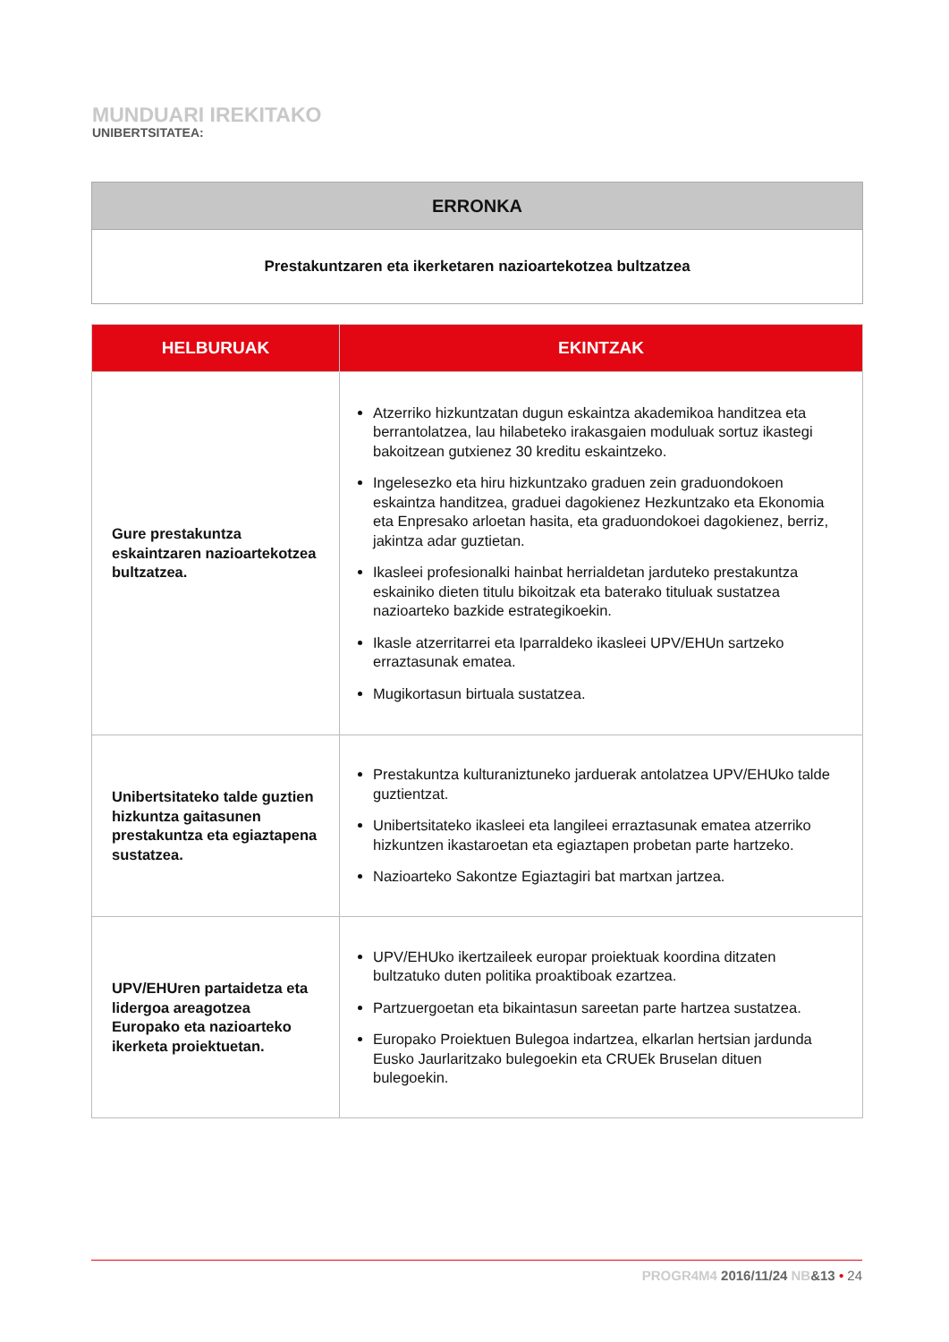MUNDUARI IREKITAKO
UNIBERTSITATEA:
| ERRONKA |
| --- |
| Prestakuntzaren eta ikerketaren nazioartekotzea bultzatzea |
| HELBURUAK | EKINTZAK |
| --- | --- |
| Gure prestakuntza eskaintzaren nazioartekotzea bultzatzea. | Atzerriko hizkuntzatan dugun eskaintza akademikoa handitzea eta berrantolatzea, lau hilabeteko irakasgaien moduluak sortuz ikastegi bakoitzean gutxienez 30 kreditu eskaintzeko. Ingelesezko eta hiru hizkuntzako graduen zein graduondokoen eskaintza handitzea, graduei dagokienez Hezkuntzako eta Ekonomia eta Enpresako arloetan hasita, eta graduondokoei dagokienez, berriz, jakintza adar guztietan. Ikasleei profesionalki hainbat herrialdetan jarduteko prestakuntza eskainiko dieten titulu bikoitzak eta baterako tituluak sustatzea nazioarteko bazkide estrategikoekin. Ikasle atzerritarrei eta Iparraldeko ikasleei UPV/EHUn sartzeko erraztasunak ematea. Mugikortasun birtuala sustatzea. |
| Unibertsitateko talde guztien hizkuntza gaitasunen prestakuntza eta egiaztapena sustatzea. | Prestakuntza kulturaniztuneko jarduerak antolatzea UPV/EHUko talde guztientzat. Unibertsitateko ikasleei eta langileei erraztasunak ematea atzerriko hizkuntzen ikastaroetan eta egiaztapen probetan parte hartzeko. Nazioarteko Sakontze Egiaztagiri bat martxan jartzea. |
| UPV/EHUren partaidetza eta lidergoa areagotzea Europako eta nazioarteko ikerketa proiektuetan. | UPV/EHUko ikertzaileek europar proiektuak koordina ditzaten bultzatuko duten politika proaktiboak ezartzea. Partzuergoetan eta bikaintasun sareetan parte hartzea sustatzea. Europako Proiektuen Bulegoa indartzea, elkarlan hertsian jardunda Eusko Jaurlaritzako bulegoekin eta CRUEk Bruselan dituen bulegoekin. |
PROGR4M4 2016/11/24 NB&13 • 24